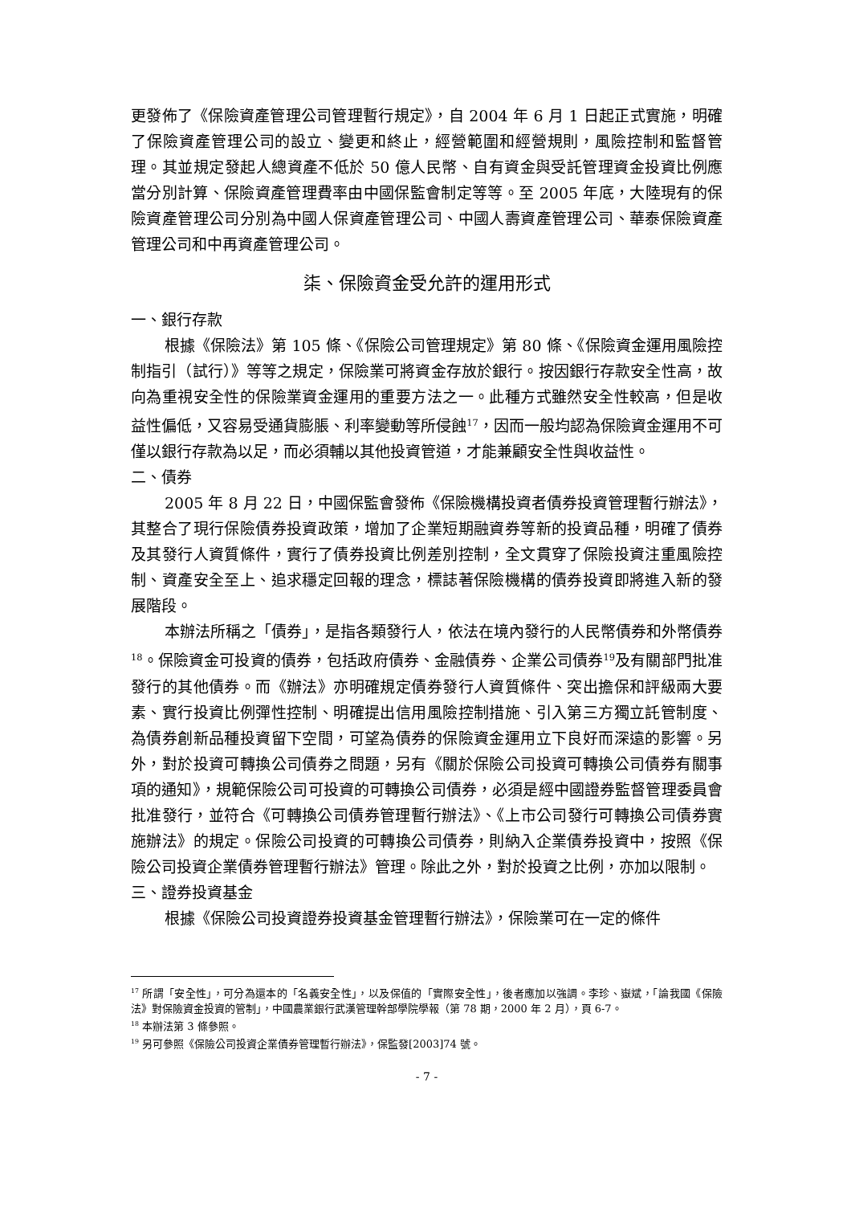更發佈了《保險資產管理公司管理暫行規定》，自 2004 年 6 月 1 日起正式實施，明確了保險資產管理公司的設立、變更和終止，經營範圍和經營規則，風險控制和監督管理。其並規定發起人總資產不低於 50 億人民幣、自有資金與受託管理資金投資比例應當分別計算、保險資產管理費率由中國保監會制定等等。至 2005 年底，大陸現有的保險資產管理公司分別為中國人保資產管理公司、中國人壽資產管理公司、華泰保險資產管理公司和中再資產管理公司。
柒、保險資金受允許的運用形式
一、銀行存款
根據《保險法》第 105 條、《保險公司管理規定》第 80 條、《保險資金運用風險控制指引（試行）》等等之規定，保險業可將資金存放於銀行。按因銀行存款安全性高，故向為重視安全性的保險業資金運用的重要方法之一。此種方式雖然安全性較高，但是收益性偏低，又容易受通貨膨脹、利率變動等所侵蝕<sup>17</sup>，因而一般均認為保險資金運用不可僅以銀行存款為以足，而必須輔以其他投資管道，才能兼顧安全性與收益性。
二、債券
2005 年 8 月 22 日，中國保監會發佈《保險機構投資者債券投資管理暫行辦法》，其整合了現行保險債券投資政策，增加了企業短期融資券等新的投資品種，明確了債券及其發行人資質條件，實行了債券投資比例差別控制，全文貫穿了保險投資注重風險控制、資產安全至上、追求穩定回報的理念，標誌著保險機構的債券投資即將進入新的發展階段。
本辦法所稱之「債券」，是指各類發行人，依法在境內發行的人民幣債券和外幣債券<sup>18</sup>。保險資金可投資的債券，包括政府債券、金融債券、企業公司債券<sup>19</sup>及有關部門批准發行的其他債券。而《辦法》亦明確規定債券發行人資質條件、突出擔保和評級兩大要素、實行投資比例彈性控制、明確提出信用風險控制措施、引入第三方獨立託管制度、為債券創新品種投資留下空間，可望為債券的保險資金運用立下良好而深遠的影響。另外，對於投資可轉換公司債券之問題，另有《關於保險公司投資可轉換公司債券有關事項的通知》，規範保險公司可投資的可轉換公司債券，必須是經中國證券監督管理委員會批准發行，並符合《可轉換公司債券管理暫行辦法》、《上市公司發行可轉換公司債券實施辦法》的規定。保險公司投資的可轉換公司債券，則納入企業債券投資中，按照《保險公司投資企業債券管理暫行辦法》管理。除此之外，對於投資之比例，亦加以限制。
三、證券投資基金
根據《保險公司投資證券投資基金管理暫行辦法》，保險業可在一定的條件
<sup>17</sup> 所謂「安全性」，可分為還本的「名義安全性」，以及保值的「實際安全性」，後者應加以強調。李珍、嶽斌，「論我國《保險法》對保險資金投資的管制」，中國農業銀行武漢管理幹部學院學報（第 78 期，2000 年 2 月），頁 6-7。
<sup>18</sup> 本辦法第 3 條參照。
<sup>19</sup> 另可參照《保險公司投資企業債券管理暫行辦法》，保監發[2003]74 號。
- 7 -